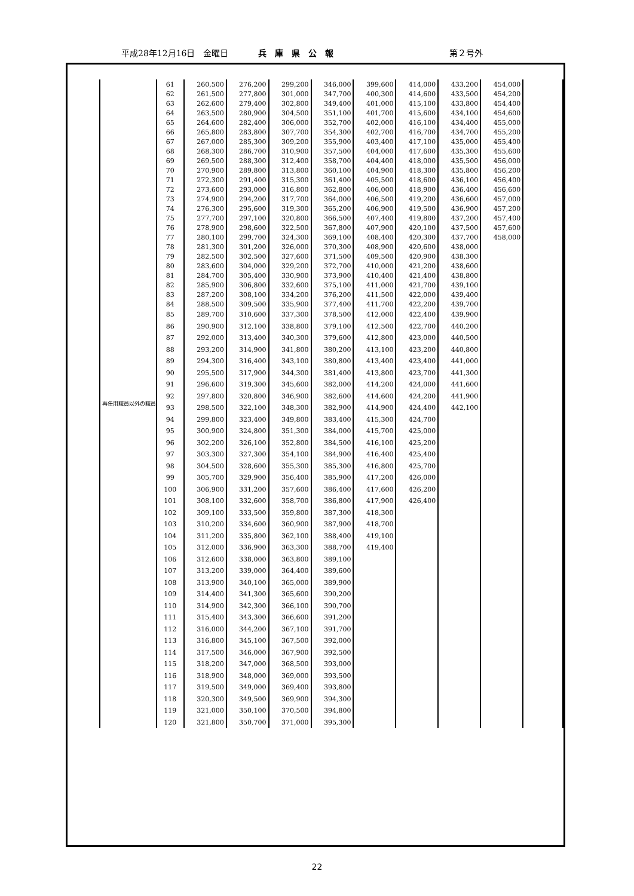平成28年12月16日　金曜日 兵庫県公報 第２号外
| 再任用職員以外の職員 | 61 | 260,500 | 276,200 | 299,200 | 346,000 | 399,600 | 414,000 | 433,200 | 454,000 | |
| | 62 | 261,500 | 277,800 | 301,000 | 347,700 | 400,300 | 414,600 | 433,500 | 454,200 | |
| | 63 | 262,600 | 279,400 | 302,800 | 349,400 | 401,000 | 415,100 | 433,800 | 454,400 | |
| | 64 | 263,500 | 280,900 | 304,500 | 351,100 | 401,700 | 415,600 | 434,100 | 454,600 | |
| | 65 | 264,600 | 282,400 | 306,000 | 352,700 | 402,000 | 416,100 | 434,400 | 455,000 | |
| | 66 | 265,800 | 283,800 | 307,700 | 354,300 | 402,700 | 416,700 | 434,700 | 455,200 | |
| | 67 | 267,000 | 285,300 | 309,200 | 355,900 | 403,400 | 417,100 | 435,000 | 455,400 | |
| | 68 | 268,300 | 286,700 | 310,900 | 357,500 | 404,000 | 417,600 | 435,300 | 455,600 | |
| | 69 | 269,500 | 288,300 | 312,400 | 358,700 | 404,400 | 418,000 | 435,500 | 456,000 | |
| | 70 | 270,900 | 289,800 | 313,800 | 360,100 | 404,900 | 418,300 | 435,800 | 456,200 | |
| | 71 | 272,300 | 291,400 | 315,300 | 361,400 | 405,500 | 418,600 | 436,100 | 456,400 | |
| | 72 | 273,600 | 293,000 | 316,800 | 362,800 | 406,000 | 418,900 | 436,400 | 456,600 | |
| | 73 | 274,900 | 294,200 | 317,700 | 364,000 | 406,500 | 419,200 | 436,600 | 457,000 | |
| | 74 | 276,300 | 295,600 | 319,300 | 365,200 | 406,900 | 419,500 | 436,900 | 457,200 | |
| | 75 | 277,700 | 297,100 | 320,800 | 366,500 | 407,400 | 419,800 | 437,200 | 457,400 | |
| | 76 | 278,900 | 298,600 | 322,500 | 367,800 | 407,900 | 420,100 | 437,500 | 457,600 | |
| | 77 | 280,100 | 299,700 | 324,300 | 369,100 | 408,400 | 420,300 | 437,700 | 458,000 | |
| | 78 | 281,300 | 301,200 | 326,000 | 370,300 | 408,900 | 420,600 | 438,000 | | |
| | 79 | 282,500 | 302,500 | 327,600 | 371,500 | 409,500 | 420,900 | 438,300 | | |
| | 80 | 283,600 | 304,000 | 329,200 | 372,700 | 410,000 | 421,200 | 438,600 | | |
| | 81 | 284,700 | 305,400 | 330,900 | 373,900 | 410,400 | 421,400 | 438,800 | | |
| | 82 | 285,900 | 306,800 | 332,600 | 375,100 | 411,000 | 421,700 | 439,100 | | |
| | 83 | 287,200 | 308,100 | 334,200 | 376,200 | 411,500 | 422,000 | 439,400 | | |
| | 84 | 288,500 | 309,500 | 335,900 | 377,400 | 411,700 | 422,200 | 439,700 | | |
| | 85 | 289,700 | 310,600 | 337,300 | 378,500 | 412,000 | 422,400 | 439,900 | | |
| | 86 | 290,900 | 312,100 | 338,800 | 379,100 | 412,500 | 422,700 | 440,200 | | |
| | 87 | 292,000 | 313,400 | 340,300 | 379,600 | 412,800 | 423,000 | 440,500 | | |
| | 88 | 293,200 | 314,900 | 341,800 | 380,200 | 413,100 | 423,200 | 440,800 | | |
| | 89 | 294,300 | 316,400 | 343,100 | 380,800 | 413,400 | 423,400 | 441,000 | | |
| | 90 | 295,500 | 317,900 | 344,300 | 381,400 | 413,800 | 423,700 | 441,300 | | |
| | 91 | 296,600 | 319,300 | 345,600 | 382,000 | 414,200 | 424,000 | 441,600 | | |
| | 92 | 297,800 | 320,800 | 346,900 | 382,600 | 414,600 | 424,200 | 441,900 | | |
| | 93 | 298,500 | 322,100 | 348,300 | 382,900 | 414,900 | 424,400 | 442,100 | | |
| | 94 | 299,800 | 323,400 | 349,800 | 383,400 | 415,300 | 424,700 | | | |
| | 95 | 300,900 | 324,800 | 351,300 | 384,000 | 415,700 | 425,000 | | | |
| | 96 | 302,200 | 326,100 | 352,800 | 384,500 | 416,100 | 425,200 | | | |
| | 97 | 303,300 | 327,300 | 354,100 | 384,900 | 416,400 | 425,400 | | | |
| | 98 | 304,500 | 328,600 | 355,300 | 385,300 | 416,800 | 425,700 | | | |
| | 99 | 305,700 | 329,900 | 356,400 | 385,900 | 417,200 | 426,000 | | | |
| | 100 | 306,900 | 331,200 | 357,600 | 386,400 | 417,600 | 426,200 | | | |
| | 101 | 308,100 | 332,600 | 358,700 | 386,800 | 417,900 | 426,400 | | | |
| | 102 | 309,100 | 333,500 | 359,800 | 387,300 | 418,300 | | | | |
| | 103 | 310,200 | 334,600 | 360,900 | 387,900 | 418,700 | | | | |
| | 104 | 311,200 | 335,800 | 362,100 | 388,400 | 419,100 | | | | |
| | 105 | 312,000 | 336,900 | 363,300 | 388,700 | 419,400 | | | | |
| | 106 | 312,600 | 338,000 | 363,800 | 389,100 | | | | | |
| | 107 | 313,200 | 339,000 | 364,400 | 389,600 | | | | | |
| | 108 | 313,900 | 340,100 | 365,000 | 389,900 | | | | | |
| | 109 | 314,400 | 341,300 | 365,600 | 390,200 | | | | | |
| | 110 | 314,900 | 342,300 | 366,100 | 390,700 | | | | | |
| | 111 | 315,400 | 343,300 | 366,600 | 391,200 | | | | | |
| | 112 | 316,000 | 344,200 | 367,100 | 391,700 | | | | | |
| | 113 | 316,800 | 345,100 | 367,500 | 392,000 | | | | | |
| | 114 | 317,500 | 346,000 | 367,900 | 392,500 | | | | | |
| | 115 | 318,200 | 347,000 | 368,500 | 393,000 | | | | | |
| | 116 | 318,900 | 348,000 | 369,000 | 393,500 | | | | | |
| | 117 | 319,500 | 349,000 | 369,400 | 393,800 | | | | | |
| | 118 | 320,300 | 349,500 | 369,900 | 394,300 | | | | | |
| | 119 | 321,000 | 350,100 | 370,500 | 394,800 | | | | | |
| | 120 | 321,800 | 350,700 | 371,000 | 395,300 | | | | | |
22